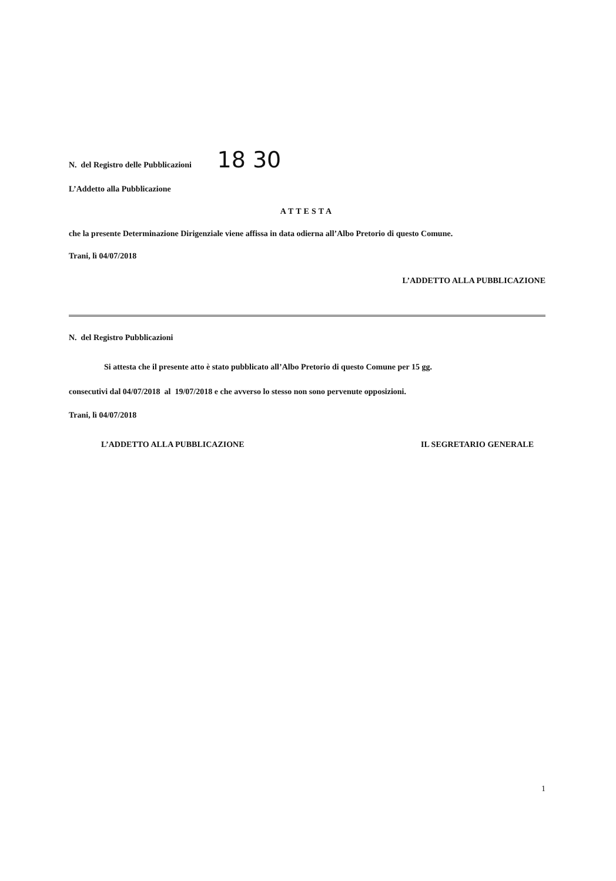N. del Registro delle Pubblicazioni 18 30
L’Addetto alla Pubblicazione
ATTESTA
che la presente Determinazione Dirigenziale viene affissa in data odierna all’Albo Pretorio di questo Comune.
Trani, lì 04/07/2018
L’ADDETTO ALLA PUBBLICAZIONE
N. del Registro Pubblicazioni
Si attesta che il presente atto è stato pubblicato all’Albo Pretorio di questo Comune per 15 gg.
consecutivi dal 04/07/2018 al 19/07/2018 e che avverso lo stesso non sono pervenute opposizioni.
Trani, lì 04/07/2018
L’ADDETTO ALLA PUBBLICAZIONE IL SEGRETARIO GENERALE
1